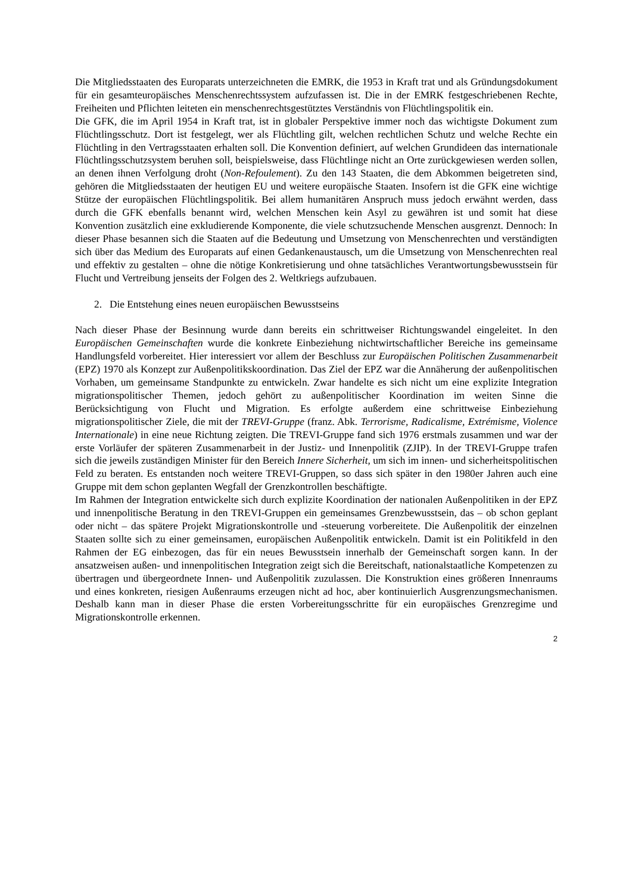Die Mitgliedsstaaten des Europarats unterzeichneten die EMRK, die 1953 in Kraft trat und als Gründungsdokument für ein gesamteuropäisches Menschenrechtssystem aufzufassen ist. Die in der EMRK festgeschriebenen Rechte, Freiheiten und Pflichten leiteten ein menschenrechts­gestütztes Verständnis von Flüchtlingspolitik ein.
Die GFK, die im April 1954 in Kraft trat, ist in globaler Perspektive immer noch das wichtigste Dokument zum Flüchtlingsschutz. Dort ist festgelegt, wer als Flüchtling gilt, welchen rechtlichen Schutz und welche Rechte ein Flüchtling in den Vertragsstaaten erhalten soll. Die Konvention definiert, auf welchen Grundideen das internationale Flüchtlingsschutz­system beruhen soll, beispielsweise, dass Flüchtlinge nicht an Orte zurückgewiesen werden sollen, an denen ihnen Verfolgung droht (Non-Refoulement). Zu den 143 Staaten, die dem Abkommen beigetreten sind, gehören die Mitgliedsstaaten der heutigen EU und weitere europäische Staaten. Insofern ist die GFK eine wichtige Stütze der europäischen Flüchtlings­politik. Bei allem humanitären Anspruch muss jedoch erwähnt werden, dass durch die GFK ebenfalls benannt wird, welchen Menschen kein Asyl zu gewähren ist und somit hat diese Konvention zusätzlich eine exkludierende Komponente, die viele schutzsuchende Menschen ausgrenzt. Dennoch: In dieser Phase besannen sich die Staaten auf die Bedeutung und Umsetzung von Menschenrechten und verständigten sich über das Medium des Europarats auf einen Gedankenaustausch, um die Umsetzung von Menschenrechten real und effektiv zu gestalten – ohne die nötige Konkretisierung und ohne tatsächliches Verantwortungsbewusst­sein für Flucht und Vertreibung jenseits der Folgen des 2. Weltkriegs aufzubauen.
2. Die Entstehung eines neuen europäischen Bewusstseins
Nach dieser Phase der Besinnung wurde dann bereits ein schrittweiser Richtungswandel eingeleitet. In den Europäischen Gemeinschaften wurde die konkrete Einbeziehung nicht­wirtschaftlicher Bereiche ins gemeinsame Handlungsfeld vorbereitet. Hier interessiert vor allem der Beschluss zur Europäischen Politischen Zusammenarbeit (EPZ) 1970 als Konzept zur Außenpolitikskoordination. Das Ziel der EPZ war die Annäherung der außenpolitischen Vorhaben, um gemeinsame Standpunkte zu entwickeln. Zwar handelte es sich nicht um eine explizite Integration migrationspolitischer Themen, jedoch gehört zu außenpolitischer Ko­ordination im weiten Sinne die Berücksichtigung von Flucht und Migration. Es erfolgte außerdem eine schrittweise Einbeziehung migrationspolitischer Ziele, die mit der TREVI-Gruppe (franz. Abk. Terrorisme, Radicalisme, Extrémisme, Violence Internationale) in eine neue Richtung zeigten. Die TREVI-Gruppe fand sich 1976 erstmals zusammen und war der erste Vorläufer der späteren Zusammenarbeit in der Justiz- und Innenpolitik (ZJIP). In der TREVI-Gruppe trafen sich die jeweils zuständigen Minister für den Bereich Innere Sicherheit, um sich im innen- und sicherheitspolitischen Feld zu beraten. Es entstanden noch weitere TREVI-Gruppen, so dass sich später in den 1980er Jahren auch eine Gruppe mit dem schon geplanten Wegfall der Grenzkontrollen beschäftigte.
Im Rahmen der Integration entwickelte sich durch explizite Koordination der nationalen Außenpolitiken in der EPZ und innenpolitische Beratung in den TREVI-Gruppen ein gemein­sames Grenzbewusstsein, das – ob schon geplant oder nicht – das spätere Projekt Migrations­kontrolle und -steuerung vorbereitete. Die Außenpolitik der einzelnen Staaten sollte sich zu einer gemeinsamen, europäischen Außenpolitik entwickeln. Damit ist ein Politikfeld in den Rahmen der EG einbezogen, das für ein neues Bewusstsein innerhalb der Gemeinschaft sorgen kann. In der ansatzweisen außen- und innenpolitischen Integration zeigt sich die Bereitschaft, nationalstaatliche Kompetenzen zu übertragen und übergeordnete Innen- und Außenpolitik zuzulassen. Die Konstruktion eines größeren Innenraums und eines konkreten, riesigen Außenraums erzeugen nicht ad hoc, aber kontinuierlich Ausgrenzungsmechanismen. Deshalb kann man in dieser Phase die ersten Vorbereitungsschritte für ein europäisches Grenzregime und Migrationskontrolle erkennen.
2